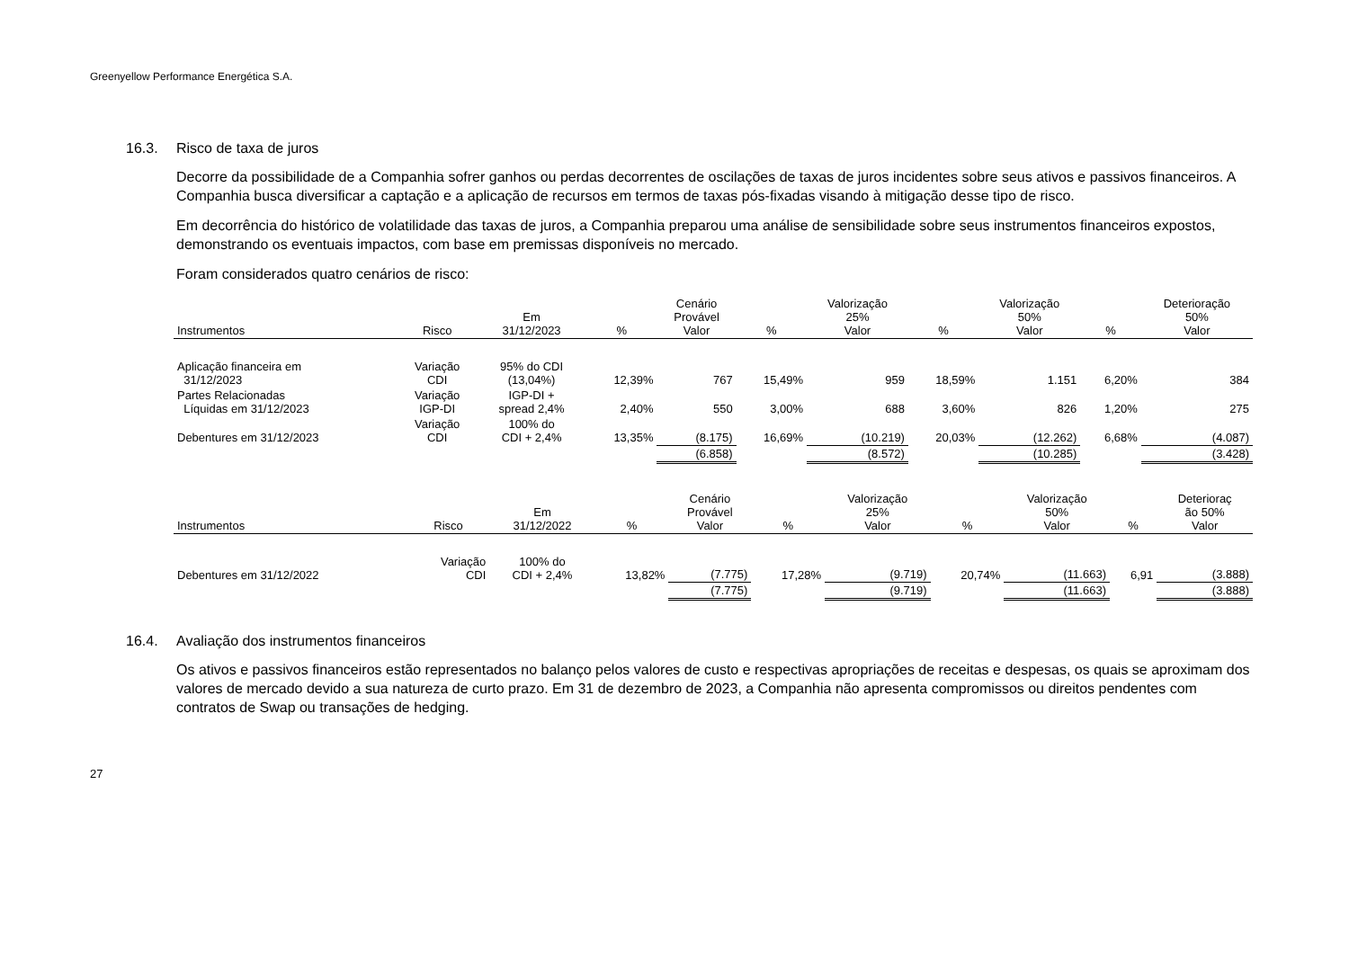Greenyellow Performance Energética S.A.
16.3. Risco de taxa de juros
Decorre da possibilidade de a Companhia sofrer ganhos ou perdas decorrentes de oscilações de taxas de juros incidentes sobre seus ativos e passivos financeiros. A Companhia busca diversificar a captação e a aplicação de recursos em termos de taxas pós-fixadas visando à mitigação desse tipo de risco.
Em decorrência do histórico de volatilidade das taxas de juros, a Companhia preparou uma análise de sensibilidade sobre seus instrumentos financeiros expostos, demonstrando os eventuais impactos, com base em premissas disponíveis no mercado.
Foram considerados quatro cenários de risco:
| Instrumentos | Risco | Em 31/12/2023 | % | Cenário Provável Valor | % | Valorização 25% Valor | % | Valorização 50% Valor | % | Deterioração 50% Valor |
| --- | --- | --- | --- | --- | --- | --- | --- | --- | --- | --- |
| Aplicação financeira em 31/12/2023 | Variação CDI | 95% do CDI (13,04%) | 12,39% | 767 | 15,49% | 959 | 18,59% | 1.151 | 6,20% | 384 |
| Partes Relacionadas Líquidas em 31/12/2023 | Variação IGP-DI | IGP-DI + spread 2,4% | 2,40% | 550 | 3,00% | 688 | 3,60% | 826 | 1,20% | 275 |
| Debentures em 31/12/2023 | Variação CDI | 100% do CDI + 2,4% | 13,35% | (8.175) | 16,69% | (10.219) | 20,03% | (12.262) | 6,68% | (4.087) |
| | | | | (6.858) | | (8.572) | | (10.285) | | (3.428) |
| Instrumentos | Risco | Em 31/12/2022 | % | Cenário Provável Valor | % | Valorização 25% Valor | % | Valorização 50% Valor | % | Deterioraç ão 50% Valor |
| --- | --- | --- | --- | --- | --- | --- | --- | --- | --- | --- |
| Debentures em 31/12/2022 | Variação CDI | 100% do CDI + 2,4% | 13,82% | (7.775) | 17,28% | (9.719) | 20,74% | (11.663) | 6,91 | (3.888) |
| | | | | (7.775) | | (9.719) | | (11.663) | | (3.888) |
16.4. Avaliação dos instrumentos financeiros
Os ativos e passivos financeiros estão representados no balanço pelos valores de custo e respectivas apropriações de receitas e despesas, os quais se aproximam dos valores de mercado devido a sua natureza de curto prazo. Em 31 de dezembro de 2023, a Companhia não apresenta compromissos ou direitos pendentes com contratos de Swap ou transações de hedging.
27